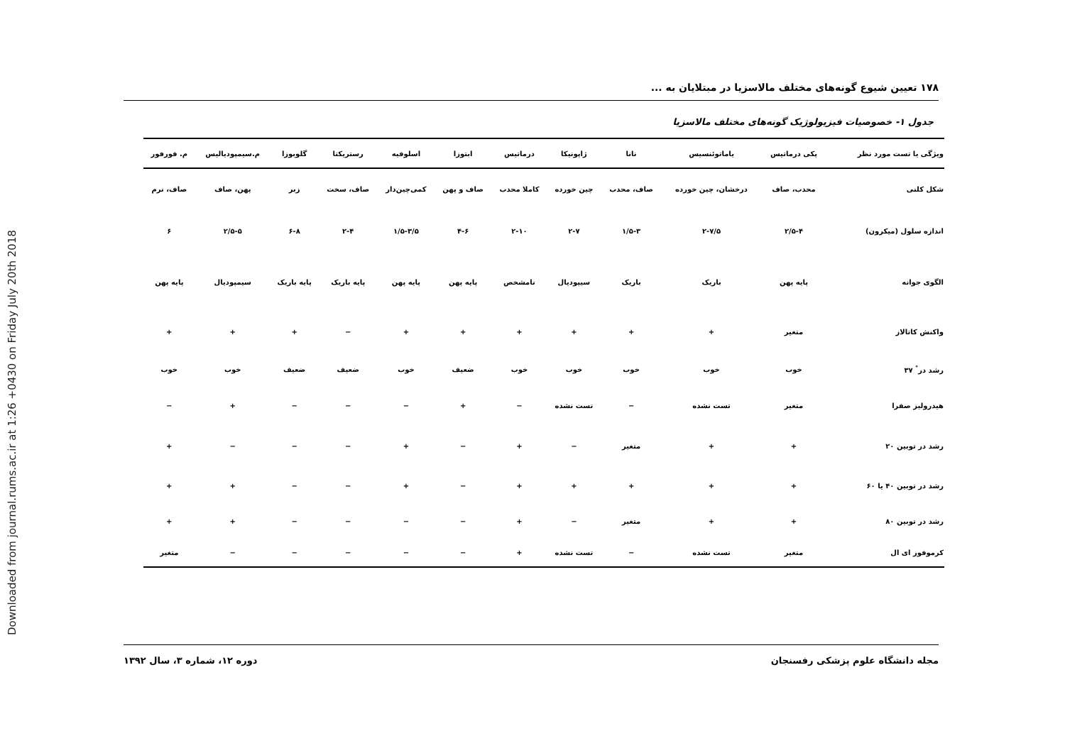Downloaded from journal.rums.ac.ir at 1:26 +0430 on Friday July 20th 2018
۱۷۸ تعیین شیوع گونه‌های مختلف مالاسزیا در مبتلایان به ...
جدول ۱- خصوصیات فیزیولوژیک گونه‌های مختلف مالاسزیا
| ویژگی یا تست مورد نظر | پکی درماتیس | یاماتوئنسیس | نانا | ژاپونیکا | درماتیس | ابتوزا | اسلوفیه | رستریکتا | گلوبوزا | م.سیمپودیالیس | م. فورفور |
| --- | --- | --- | --- | --- | --- | --- | --- | --- | --- | --- | --- |
| شکل کلنی | محدب، صاف | درخشان، چین خورده | صاف، محدب | چین خورده | کاملا محدب | صاف و پهن | کمی‌چین‌دار | صاف، سخت | زبر | پهن، صاف | صاف، نرم |
| اندازه سلول (میکرون) | ۲/۵-۴ | ۲-۷/۵ | ۱/۵-۳ | ۲-۷ | ۲-۱۰ | ۴-۶ | ۱/۵-۳/۵ | ۲-۴ | ۶-۸ | ۲/۵-۵ | ۶ |
| الگوی جوانه | پایه پهن | باریک | باریک | سیپودیال | نامشخص | پایه پهن | پایه پهن | پایه باریک | پایه باریک | سیمپودیال | پایه پهن |
| واکنش کاتالاز | متغیر | + | + | + | + | + | + | − | + | + | + |
| رشد در<sup>°</sup> ۳۷ | خوب | خوب | خوب | خوب | خوب | ضعیف | خوب | ضعیف | ضعیف | خوب | خوب |
| هیدرولیز صفرا | متغیر | تست نشده | − | تست نشده | − | + | − | − | − | + | − |
| رشد در توبین ۲۰ | + | + | متغیر | − | + | − | + | − | − | − | + |
| رشد در توبین ۴۰ یا ۶۰ | + | + | + | + | + | − | + | − | − | + | + |
| رشد در توبین ۸۰ | + | + | متغیر | − | + | − | − | − | − | + | + |
| کرموفور ای ال | متغیر | تست نشده | − | تست نشده | + | − | − | − | − | − | متغیر |
مجله دانشگاه علوم پزشکی رفسنجان دوره ۱۲، شماره ۳، سال ۱۳۹۲